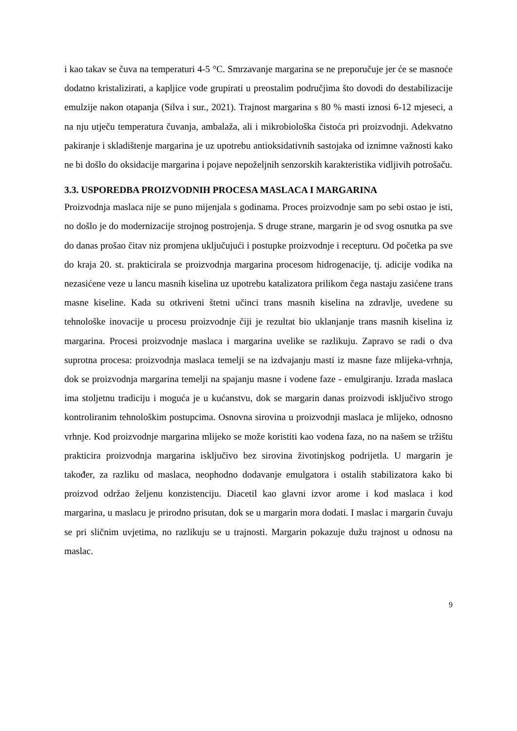i kao takav se čuva na temperaturi 4-5 °C. Smrzavanje margarina se ne preporučuje jer će se masnoće dodatno kristalizirati, a kapljice vode grupirati u preostalim područjima što dovodi do destabilizacije emulzije nakon otapanja (Silva i sur., 2021). Trajnost margarina s 80 % masti iznosi 6-12 mjeseci, a na nju utječu temperatura čuvanja, ambalaža, ali i mikrobiološka čistoća pri proizvodnji. Adekvatno pakiranje i skladištenje margarina je uz upotrebu antioksidativnih sastojaka od iznimne važnosti kako ne bi došlo do oksidacije margarina i pojave nepoželjnih senzorskih karakteristika vidljivih potrošaču.
3.3. USPOREDBA PROIZVODNIH PROCESA MASLACA I MARGARINA
Proizvodnja maslaca nije se puno mijenjala s godinama. Proces proizvodnje sam po sebi ostao je isti, no došlo je do modernizacije strojnog postrojenja. S druge strane, margarin je od svog osnutka pa sve do danas prošao čitav niz promjena uključujući i postupke proizvodnje i recepturu. Od početka pa sve do kraja 20. st. prakticirala se proizvodnja margarina procesom hidrogenacije, tj. adicije vodika na nezasićene veze u lancu masnih kiselina uz upotrebu katalizatora prilikom čega nastaju zasićene trans masne kiseline. Kada su otkriveni štetni učinci trans masnih kiselina na zdravlje, uvedene su tehnološke inovacije u procesu proizvodnje čiji je rezultat bio uklanjanje trans masnih kiselina iz margarina. Procesi proizvodnje maslaca i margarina uvelike se razlikuju. Zapravo se radi o dva suprotna procesa: proizvodnja maslaca temelji se na izdvajanju masti iz masne faze mlijeka-vrhnja, dok se proizvodnja margarina temelji na spajanju masne i vodene faze - emulgiranju. Izrada maslaca ima stoljetnu tradiciju i moguća je u kućanstvu, dok se margarin danas proizvodi isključivo strogo kontroliranim tehnološkim postupcima. Osnovna sirovina u proizvodnji maslaca je mlijeko, odnosno vrhnje. Kod proizvodnje margarina mlijeko se može koristiti kao vodena faza, no na našem se tržištu prakticira proizvodnja margarina isključivo bez sirovina životinjskog podrijetla. U margarin je također, za razliku od maslaca, neophodno dodavanje emulgatora i ostalih stabilizatora kako bi proizvod održao željenu konzistenciju. Diacetil kao glavni izvor arome i kod maslaca i kod margarina, u maslacu je prirodno prisutan, dok se u margarin mora dodati. I maslac i margarin čuvaju se pri sličnim uvjetima, no razlikuju se u trajnosti. Margarin pokazuje dužu trajnost u odnosu na maslac.
9